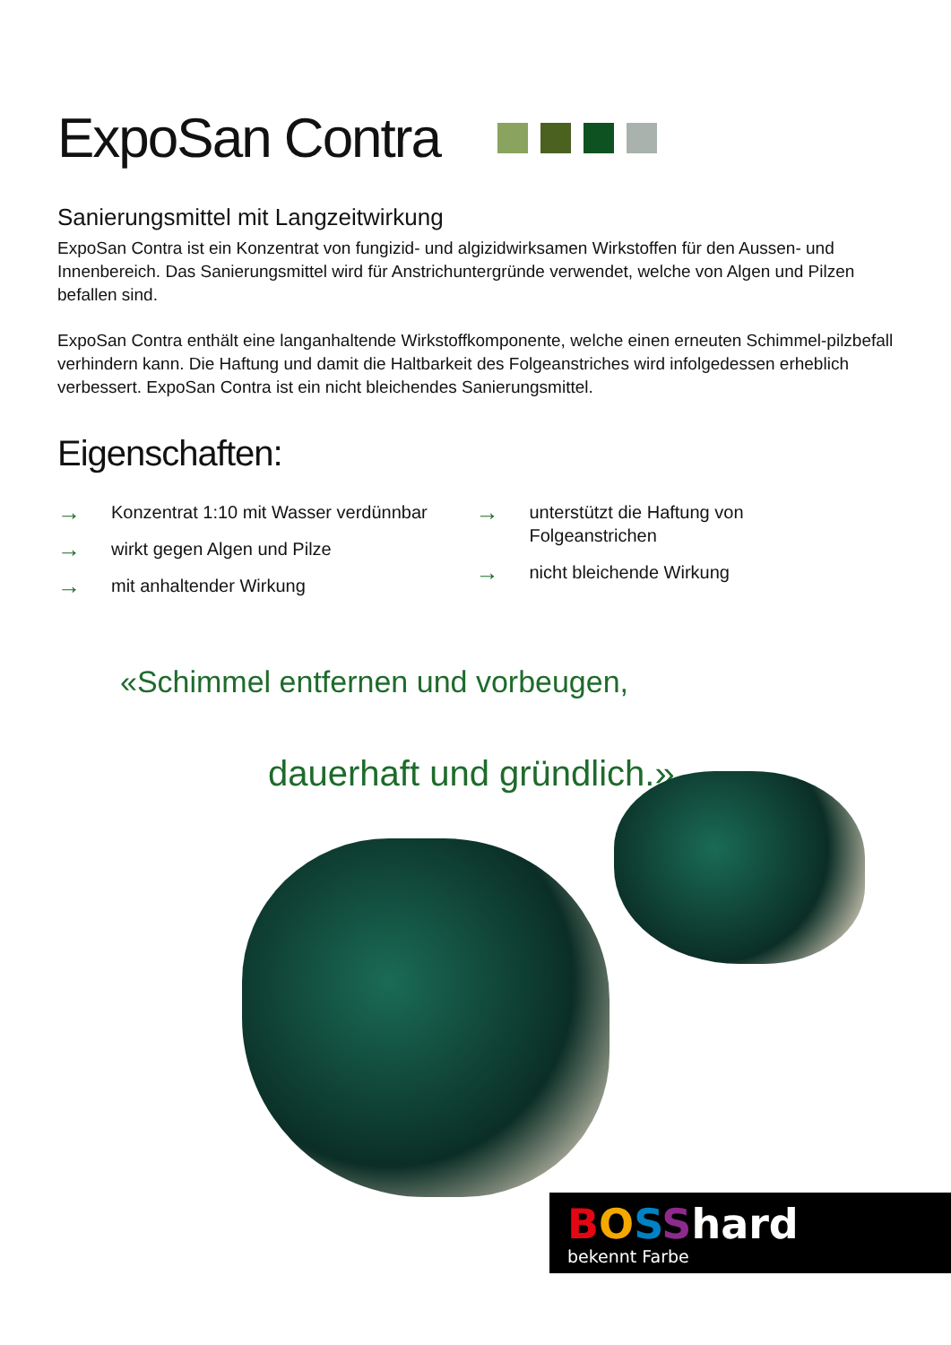ExpoSan Contra
Sanierungsmittel mit Langzeitwirkung
ExpoSan Contra ist ein Konzentrat von fungizid- und algizidwirksamen Wirkstoffen für den Aussen- und Innenbereich. Das Sanierungsmittel wird für Anstrichuntergründe verwendet, welche von Algen und Pilzen befallen sind.
ExpoSan Contra enthält eine langanhaltende Wirkstoffkomponente, welche einen erneuten Schimmel-pilzbefall verhindern kann. Die Haftung und damit die Haltbarkeit des Folgeanstriches wird infolgedessen erheblich verbessert. ExpoSan Contra ist ein nicht bleichendes Sanierungsmittel.
Eigenschaften:
→ Konzentrat 1:10 mit Wasser verdünnbar
→ wirkt gegen Algen und Pilze
→ mit anhaltender Wirkung
→ unterstützt die Haftung von
Folgeanstrichen
→ nicht bleichende Wirkung
«Schimmel entfernen und vorbeugen,
dauerhaft und gründlich.»
BOSShard
bekennt Farbe